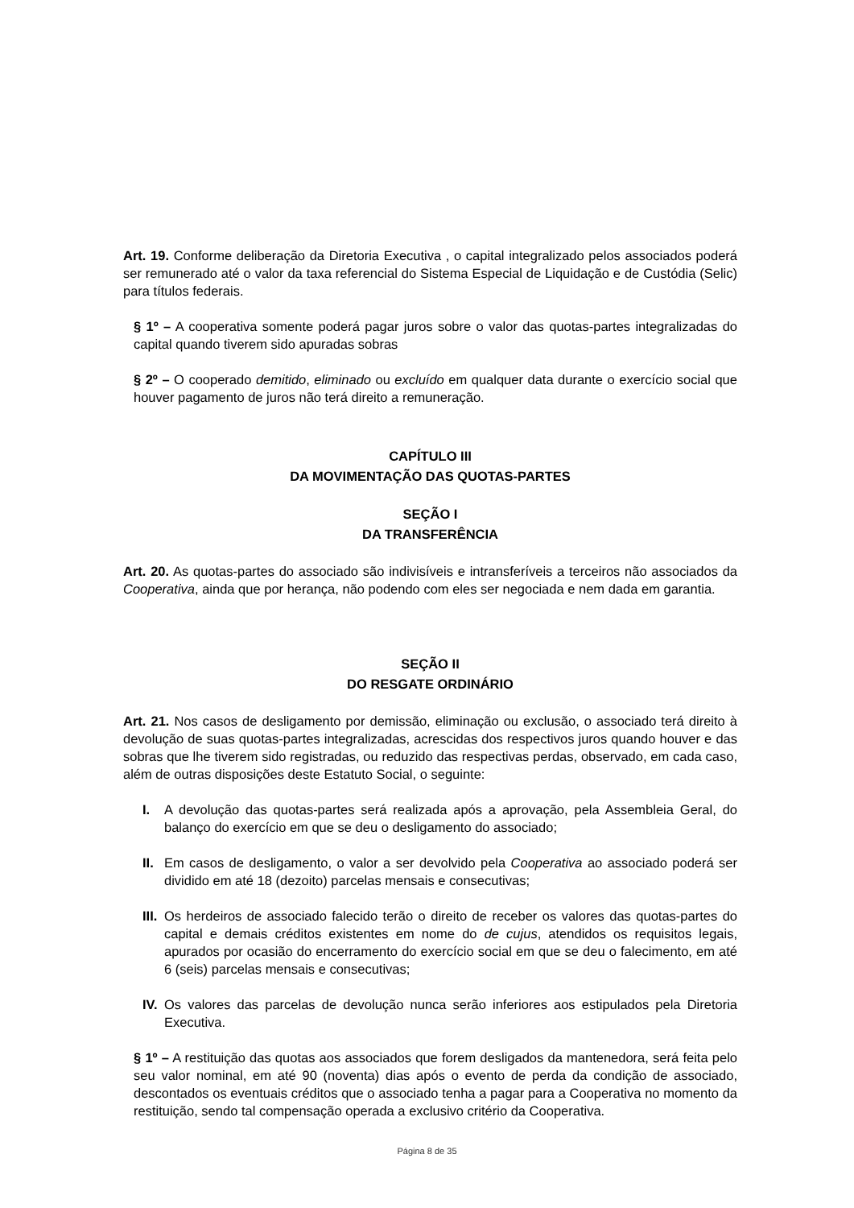Art. 19. Conforme deliberação da Diretoria Executiva , o capital integralizado pelos associados poderá ser remunerado até o valor da taxa referencial do Sistema Especial de Liquidação e de Custódia (Selic) para títulos federais.
§ 1º – A cooperativa somente poderá pagar juros sobre o valor das quotas-partes integralizadas do capital quando tiverem sido apuradas sobras
§ 2º – O cooperado demitido, eliminado ou excluído em qualquer data durante o exercício social que houver pagamento de juros não terá direito a remuneração.
CAPÍTULO III
DA MOVIMENTAÇÃO DAS QUOTAS-PARTES
SEÇÃO I
DA TRANSFERÊNCIA
Art. 20. As quotas-partes do associado são indivisíveis e intransferíveis a terceiros não associados da Cooperativa, ainda que por herança, não podendo com eles ser negociada e nem dada em garantia.
SEÇÃO II
DO RESGATE ORDINÁRIO
Art. 21. Nos casos de desligamento por demissão, eliminação ou exclusão, o associado terá direito à devolução de suas quotas-partes integralizadas, acrescidas dos respectivos juros quando houver e das sobras que lhe tiverem sido registradas, ou reduzido das respectivas perdas, observado, em cada caso, além de outras disposições deste Estatuto Social, o seguinte:
I. A devolução das quotas-partes será realizada após a aprovação, pela Assembleia Geral, do balanço do exercício em que se deu o desligamento do associado;
II. Em casos de desligamento, o valor a ser devolvido pela Cooperativa ao associado poderá ser dividido em até 18 (dezoito) parcelas mensais e consecutivas;
III. Os herdeiros de associado falecido terão o direito de receber os valores das quotas-partes do capital e demais créditos existentes em nome do de cujus, atendidos os requisitos legais, apurados por ocasião do encerramento do exercício social em que se deu o falecimento, em até 6 (seis) parcelas mensais e consecutivas;
IV. Os valores das parcelas de devolução nunca serão inferiores aos estipulados pela Diretoria Executiva.
§ 1º – A restituição das quotas aos associados que forem desligados da mantenedora, será feita pelo seu valor nominal, em até 90 (noventa) dias após o evento de perda da condição de associado, descontados os eventuais créditos que o associado tenha a pagar para a Cooperativa no momento da restituição, sendo tal compensação operada a exclusivo critério da Cooperativa.
Página 8 de 35